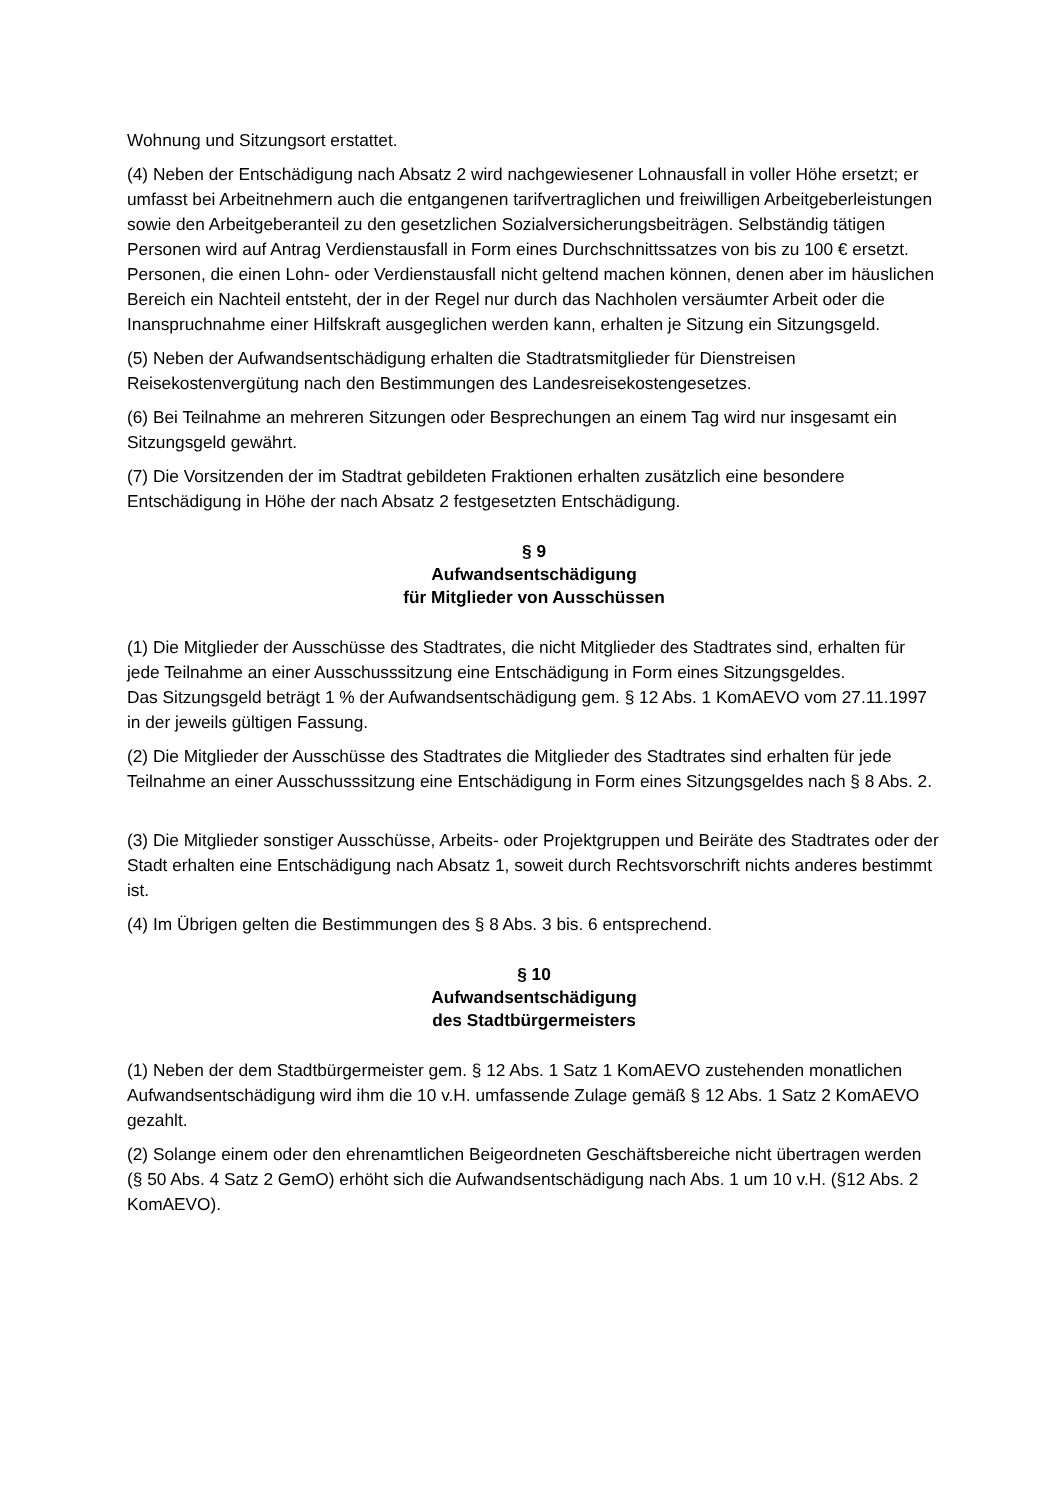Wohnung und Sitzungsort erstattet.
(4) Neben der Entschädigung nach Absatz 2 wird nachgewiesener Lohnausfall in voller Höhe ersetzt; er umfasst bei Arbeitnehmern auch die entgangenen tarifvertraglichen und freiwilligen Arbeitgeberleistungen sowie den Arbeitgeberanteil zu den gesetzlichen Sozialversicherungsbeiträgen. Selbständig tätigen Personen wird auf Antrag Verdienstausfall in Form eines Durchschnittssatzes von bis zu 100 € ersetzt. Personen, die einen Lohn- oder Verdienstausfall nicht geltend machen können, denen aber im häuslichen Bereich ein Nachteil entsteht, der in der Regel nur durch das Nachholen versäumter Arbeit oder die Inanspruchnahme einer Hilfskraft ausgeglichen werden kann, erhalten je Sitzung ein Sitzungsgeld.
(5) Neben der Aufwandsentschädigung erhalten die Stadtratsmitglieder für Dienstreisen Reisekostenvergütung nach den Bestimmungen des Landesreisekostengesetzes.
(6) Bei Teilnahme an mehreren Sitzungen oder Besprechungen an einem Tag wird nur insgesamt ein Sitzungsgeld gewährt.
(7) Die Vorsitzenden der im Stadtrat gebildeten Fraktionen erhalten zusätzlich eine besondere Entschädigung in Höhe der nach Absatz 2 festgesetzten Entschädigung.
§ 9
Aufwandsentschädigung
für Mitglieder von Ausschüssen
(1) Die Mitglieder der Ausschüsse des Stadtrates, die nicht Mitglieder des Stadtrates sind, erhalten für jede Teilnahme an einer Ausschusssitzung eine Entschädigung in Form eines Sitzungsgeldes.
Das Sitzungsgeld beträgt 1 % der Aufwandsentschädigung gem. § 12 Abs. 1 KomAEVO vom 27.11.1997 in der jeweils gültigen Fassung.
(2) Die Mitglieder der Ausschüsse des Stadtrates die Mitglieder des Stadtrates sind erhalten für jede Teilnahme an einer Ausschusssitzung eine Entschädigung in Form eines Sitzungsgeldes nach § 8 Abs. 2.
(3) Die Mitglieder sonstiger Ausschüsse, Arbeits- oder Projektgruppen und Beiräte des Stadtrates oder der Stadt erhalten eine Entschädigung nach Absatz 1, soweit durch Rechtsvorschrift nichts anderes bestimmt ist.
(4) Im Übrigen gelten die Bestimmungen des § 8 Abs. 3 bis. 6 entsprechend.
§ 10
Aufwandsentschädigung
des Stadtbürgermeisters
(1) Neben der dem Stadtbürgermeister gem. § 12 Abs. 1 Satz 1 KomAEVO zustehenden monatlichen Aufwandsentschädigung wird ihm die 10 v.H. umfassende Zulage gemäß § 12 Abs. 1 Satz 2 KomAEVO gezahlt.
(2) Solange einem oder den ehrenamtlichen Beigeordneten Geschäftsbereiche nicht übertragen werden (§ 50 Abs. 4 Satz 2 GemO) erhöht sich die Aufwandsentschädigung nach Abs. 1 um 10 v.H. (§12 Abs. 2 KomAEVO).